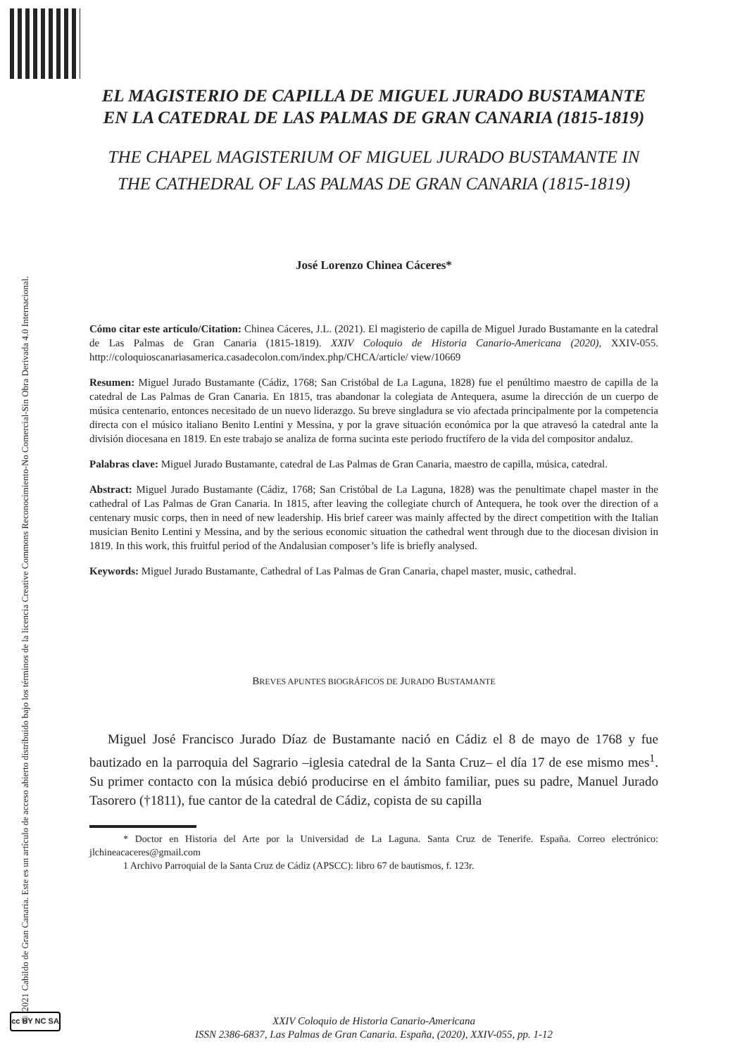© 2021 Cabildo de Gran Canaria. Este es un artículo de acceso abierto distribuido bajo los términos de la licencia Creative Commons Reconocimiento-No Comercial-Sin Obra Derivada 4.0 Internacional.
cc BY NC SA
EL MAGISTERIO DE CAPILLA DE MIGUEL JURADO BUSTAMANTE EN LA CATEDRAL DE LAS PALMAS DE GRAN CANARIA (1815-1819)
THE CHAPEL MAGISTERIUM OF MIGUEL JURADO BUSTAMANTE IN THE CATHEDRAL OF LAS PALMAS DE GRAN CANARIA (1815-1819)
José Lorenzo Chinea Cáceres*
Cómo citar este artículo/Citation: Chinea Cáceres, J.L. (2021). El magisterio de capilla de Miguel Jurado Bustamante en la catedral de Las Palmas de Gran Canaria (1815-1819). XXIV Coloquio de Historia Canario-Americana (2020), XXIV-055. http://coloquioscanariasamerica.casadecolon.com/index.php/CHCA/article/ view/10669
Resumen: Miguel Jurado Bustamante (Cádiz, 1768; San Cristóbal de La Laguna, 1828) fue el penúltimo maestro de capilla de la catedral de Las Palmas de Gran Canaria. En 1815, tras abandonar la colegiata de Antequera, asume la dirección de un cuerpo de música centenario, entonces necesitado de un nuevo liderazgo. Su breve singladura se vio afectada principalmente por la competencia directa con el músico italiano Benito Lentini y Messina, y por la grave situación económica por la que atravesó la catedral ante la división diocesana en 1819. En este trabajo se analiza de forma sucinta este periodo fructífero de la vida del compositor andaluz.
Palabras clave: Miguel Jurado Bustamante, catedral de Las Palmas de Gran Canaria, maestro de capilla, música, catedral.
Abstract: Miguel Jurado Bustamante (Cádiz, 1768; San Cristóbal de La Laguna, 1828) was the penultimate chapel master in the cathedral of Las Palmas de Gran Canaria. In 1815, after leaving the collegiate church of Antequera, he took over the direction of a centenary music corps, then in need of new leadership. His brief career was mainly affected by the direct competition with the Italian musician Benito Lentini y Messina, and by the serious economic situation the cathedral went through due to the diocesan division in 1819. In this work, this fruitful period of the Andalusian composer’s life is briefly analysed.
Keywords: Miguel Jurado Bustamante, Cathedral of Las Palmas de Gran Canaria, chapel master, music, cathedral.
BREVES APUNTES BIOGRÁFICOS DE JURADO BUSTAMANTE
Miguel José Francisco Jurado Díaz de Bustamante nació en Cádiz el 8 de mayo de 1768 y fue bautizado en la parroquia del Sagrario –iglesia catedral de la Santa Cruz– el día 17 de ese mismo mes<sup>1</sup>. Su primer contacto con la música debió producirse en el ámbito familiar, pues su padre, Manuel Jurado Tasorero (†1811), fue cantor de la catedral de Cádiz, copista de su capilla
* Doctor en Historia del Arte por la Universidad de La Laguna. Santa Cruz de Tenerife. España. Correo electrónico: jlchineacaceres@gmail.com
1 Archivo Parroquial de la Santa Cruz de Cádiz (APSCC): libro 67 de bautismos, f. 123r.
XXIV Coloquio de Historia Canario-Americana
ISSN 2386-6837, Las Palmas de Gran Canaria. España, (2020), XXIV-055, pp. 1-12